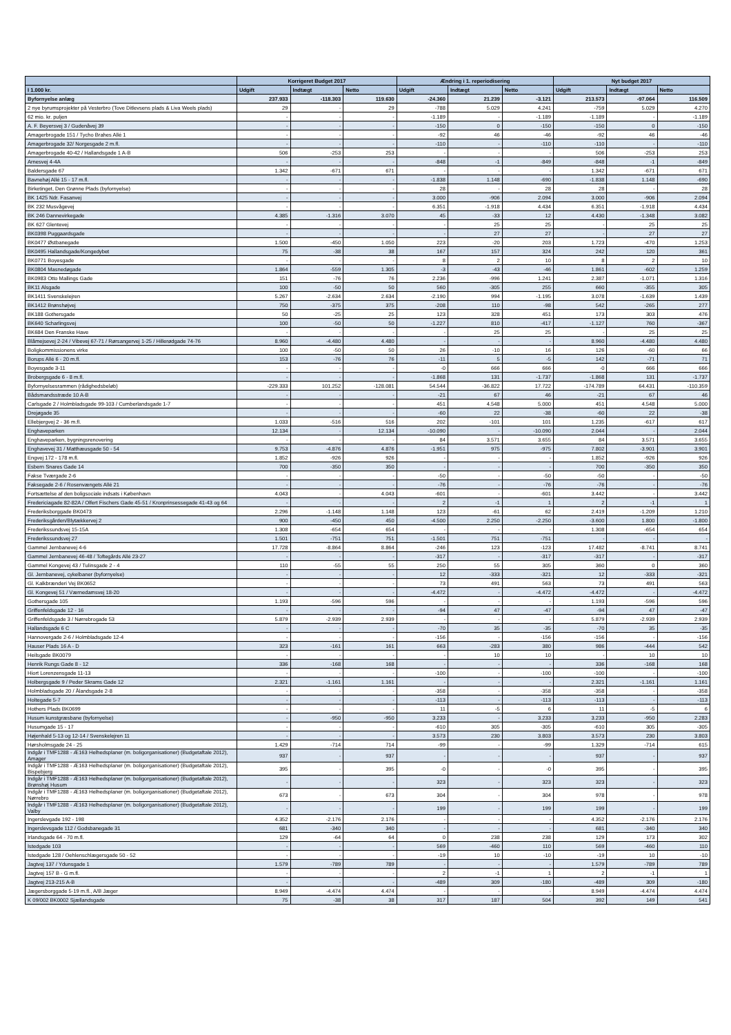| | Korrigeret Budget 2017 | | | Ændring i 1. reperiodisering | | | Nyt budget 2017 | | |
| --- | --- | --- | --- | --- | --- | --- | --- | --- | --- |
| I 1.000 kr. | Udgift | Indtægt | Netto | Udgift | Indtægt | Netto | Udgift | Indtægt | Netto |
| Byfornyelse anlæg | 237.933 | -118.303 | 119.630 | -24.360 | 21.239 | -3.121 | 213.573 | -97.064 | 116.509 |
| 2 nye byrumsprojekter på Vesterbro (Tove Ditlevsens plads & Liva Weels plads) | 29 | - | 29 | -788 | 5.029 | 4.241 | -759 | 5.029 | 4.270 |
| 62 mio. kr. puljen | - | - | - | -1.189 | - | -1.189 | -1.189 | - | -1.189 |
| A. F. Beyersvej 3 / Gudenåvej 39 | - | - | - | -150 | 0 | -150 | -150 | 0 | -150 |
| Amagerbrogade 151 / Tycho Brahes Allé 1 | - | - | - | -92 | 46 | -46 | -92 | 46 | -46 |
| Amagerbrogade 32/ Norgesgade 2 m.fl. | - | - | - | -110 | - | -110 | -110 | - | -110 |
| Amagerbrogade 40-42 / Hallandsgade 1 A-B | 506 | -253 | 253 | - | - | - | 506 | -253 | 253 |
| Arnesvej 4-4A | - | - | - | -848 | -1 | -849 | -848 | -1 | -849 |
| Baldersgade 67 | 1.342 | -671 | 671 | - | - | - | 1.342 | -671 | 671 |
| Bavnehøj Allé 15 - 17 m.fl. | - | - | - | -1.838 | 1.148 | -690 | -1.838 | 1.148 | -690 |
| Birketinget, Den Grønne Plads (byfornyelse) | - | - | - | 28 | - | 28 | 28 | - | 28 |
| BK 1425 Ndr. Fasanvej | - | - | - | 3.000 | -906 | 2.094 | 3.000 | -906 | 2.094 |
| BK 232 Musvågevej | - | - | - | 6.351 | -1.918 | 4.434 | 6.351 | -1.918 | 4.434 |
| BK 246 Dannevirkegade | 4.385 | -1.316 | 3.070 | 45 | -33 | 12 | 4.430 | -1.348 | 3.082 |
| BK 627 Glentevej | - | - | - | - | 25 | 25 | - | 25 | 25 |
| BK0398 Puggaardsgade | - | - | - | - | 27 | 27 | - | 27 | 27 |
| BK0477 Østbanegade | 1.500 | -450 | 1.050 | 223 | -20 | 203 | 1.723 | -470 | 1.253 |
| BK0495 Hallandsgade/Kongedybet | 75 | -38 | 38 | 167 | 157 | 324 | 242 | 120 | 361 |
| BK0771 Boyesgade | - | - | - | 8 | 2 | 10 | 8 | 2 | 10 |
| BK0804 Masnedøgade | 1.864 | -559 | 1.305 | -3 | -43 | -46 | 1.861 | -602 | 1.259 |
| BK0983 Otto Mallings Gade | 151 | -76 | 76 | 2.236 | -996 | 1.241 | 2.387 | -1.071 | 1.316 |
| BK11 Alsgade | 100 | -50 | 50 | 560 | -305 | 255 | 660 | -355 | 305 |
| BK1411 Svenskelejren | 5.267 | -2.634 | 2.634 | -2.190 | 994 | -1.195 | 3.078 | -1.639 | 1.439 |
| BK1412 Brønshøjvej | 750 | -375 | 375 | -208 | 110 | -98 | 542 | -265 | 277 |
| BK188 Gothersgade | 50 | -25 | 25 | 123 | 328 | 451 | 173 | 303 | 476 |
| BK640 Scharlingsvej | 100 | -50 | 50 | -1.227 | 810 | -417 | -1.127 | 760 | -367 |
| BK684 Den Franske Have | - | - | - | - | 25 | 25 | - | 25 | 25 |
| Blåmejsevej 2-24 / Vibevej 67-71 / Rørsangervej 1-25 / Hillerødgade 74-76 | 8.960 | -4.480 | 4.480 | - | - | - | 8.960 | -4.480 | 4.480 |
| Boligkommissionens virke | 100 | -50 | 50 | 26 | -10 | 16 | 126 | -60 | 66 |
| Borups Allé 6 - 20 m.fl. | 153 | -76 | 76 | -11 | 5 | -5 | 142 | -71 | 71 |
| Boyesgade 3-11 | - | - | - | -0 | 666 | 666 | -0 | 666 | 666 |
| Brobergsgade 6 - 8 m.fl. | - | - | - | -1.868 | 131 | -1.737 | -1.868 | 131 | -1.737 |
| Byfornyelsesrammen (rådighedsbeløb) | -229.333 | 101.252 | -128.081 | 54.544 | -36.822 | 17.722 | -174.789 | 64.431 | -110.359 |
| Bådsmandsstræde 10 A-B | - | - | - | -21 | 67 | 46 | -21 | 67 | 46 |
| Carlsgade 2 / Holmbladsgade 99-103 / Cumberlandsgade 1-7 | - | - | - | 451 | 4.548 | 5.000 | 451 | 4.548 | 5.000 |
| Drejøgade 35 | - | - | - | -60 | 22 | -38 | -60 | 22 | -38 |
| Ellebjergvej 2 - 36 m.fl. | 1.033 | -516 | 516 | 202 | -101 | 101 | 1.235 | -617 | 617 |
| Enghaveparken | 12.134 | - | 12.134 | -10.090 | - | -10.090 | 2.044 | - | 2.044 |
| Enghaveparken, bygningsrenovering | - | - | - | 84 | 3.571 | 3.655 | 84 | 3.571 | 3.655 |
| Enghavevej 31 / Matthæusgade 50 - 54 | 9.753 | -4.876 | 4.876 | -1.951 | 975 | -975 | 7.802 | -3.901 | 3.901 |
| Engvej 172 - 178 m.fl. | 1.852 | -926 | 926 | - | - | - | 1.852 | -926 | 926 |
| Esbern Snares Gade 14 | 700 | -350 | 350 | - | - | - | 700 | -350 | 350 |
| Fakse Tværgade 2-6 | - | - | - | -50 | - | -50 | -50 | - | -50 |
| Faksegade 2-6 / Rosenvængets Allé 21 | - | - | - | -76 | - | -76 | -76 | - | -76 |
| Fortsættelse af den boligsociale indsats i København | 4.043 | - | 4.043 | -601 | - | -601 | 3.442 | - | 3.442 |
| Fredericiagade 82-82A / Olfert Fischers Gade 45-51 / Kronprinsessegade 41-43 og 64 | - | - | - | 2 | -1 | 1 | 2 | -1 | 1 |
| Frederiksborggade BK0473 | 2.296 | -1.148 | 1.148 | 123 | -61 | 62 | 2.419 | -1.209 | 1.210 |
| Frederiksgården/Blytækkervej 2 | 900 | -450 | 450 | -4.500 | 2.250 | -2.250 | -3.600 | 1.800 | -1.800 |
| Frederikssundsvej 15-15A | 1.308 | -654 | 654 | - | - | - | 1.308 | -654 | 654 |
| Frederikssundsvej 27 | 1.501 | -751 | 751 | -1.501 | 751 | -751 | - | - | - |
| Gammel Jernbanevej 4-6 | 17.728 | -8.864 | 8.864 | -246 | 123 | -123 | 17.482 | -8.741 | 8.741 |
| Gammel Jernbanevej 46-48 / Toftegårds Allé 23-27 | - | - | - | -317 | - | -317 | -317 | - | -317 |
| Gammel Kongevej 43 / Tulinsgade 2 - 4 | 110 | -55 | 55 | 250 | 55 | 305 | 360 | 0 | 360 |
| Gl. Jernbanevej, cykelbaner (byfornyelse) | - | - | - | 12 | -333 | -321 | 12 | -333 | -321 |
| Gl. Kalkbrænderi Vej BK0652 | - | - | - | 73 | 491 | 563 | 73 | 491 | 563 |
| Gl. Kongevej 51 / Værnedamsvej 18-20 | - | - | - | -4.472 | - | -4.472 | -4.472 | - | -4.472 |
| Gothersgade 105 | 1.193 | -596 | 596 | - | - | - | 1.193 | -596 | 596 |
| Griffenfeldsgade 12 - 16 | - | - | - | -94 | 47 | -47 | -94 | 47 | -47 |
| Griffenfeldsgade 3 / Nørrebrogade 53 | 5.879 | -2.939 | 2.939 | - | - | - | 5.879 | -2.939 | 2.939 |
| Hallandsgade 6 C | - | - | - | -70 | 35 | -35 | -70 | 35 | -35 |
| Hannovergade 2-6 / Holmbladsgade 12-4 | - | - | - | -156 | - | -156 | -156 | - | -156 |
| Hauser Plads 16 A - D | 323 | -161 | 161 | 663 | -283 | 380 | 986 | -444 | 542 |
| Heilsgade BK0079 | - | - | - | - | 10 | 10 | - | 10 | 10 |
| Henrik Rungs Gade 8 - 12 | 336 | -168 | 168 | - | - | - | 336 | -168 | 168 |
| Hiort Lorenzensgade 11-13 | - | - | - | -100 | - | -100 | -100 | - | -100 |
| Holbergsgade 9 / Peder Skrams Gade 12 | 2.321 | -1.161 | 1.161 | - | - | - | 2.321 | -1.161 | 1.161 |
| Holmbladsgade 20 / Ålandsgade 2-8 | - | - | - | -358 | - | -358 | -358 | - | -358 |
| Holtegade 5-7 | - | - | - | -113 | - | -113 | -113 | - | -113 |
| Hothers Plads BK0699 | - | - | - | 11 | -5 | 6 | 11 | -5 | 6 |
| Husum kunstgræsbane (byfornyelse) | - | -950 | -950 | 3.233 | - | 3.233 | 3.233 | -950 | 2.283 |
| Husumgade 15 - 17 | - | - | - | -610 | 305 | -305 | -610 | 305 | -305 |
| Højenhald 5-13 og 12-14 / Svenskelejren 11 | - | - | - | 3.573 | 230 | 3.803 | 3.573 | 230 | 3.803 |
| Hørsholmsgade 24 - 25 | 1.429 | -714 | 714 | -99 | - | -99 | 1.329 | -714 | 615 |
| Indgår i TMF1288 - Æ163 Helhedsplaner (m. boligorganisationer) (Budgetaftale 2012), Amager | 937 | - | 937 | - | - | - | 937 | - | 937 |
| Indgår i TMF1288 - Æ163 Helhedsplaner (m. boligorganisationer) (Budgetaftale 2012), Bispebjerg | 395 | - | 395 | -0 | - | -0 | 395 | - | 395 |
| Indgår i TMF1288 - Æ163 Helhedsplaner (m. boligorganisationer) (Budgetaftale 2012), Brønshøj Husum | - | - | - | 323 | - | 323 | 323 | - | 323 |
| Indgår i TMF1288 - Æ163 Helhedsplaner (m. boligorganisationer) (Budgetaftale 2012), Nørrebro | 673 | - | 673 | 304 | - | 304 | 978 | - | 978 |
| Indgår i TMF1288 - Æ163 Helhedsplaner (m. boligorganisationer) (Budgetaftale 2012), Valby | - | - | - | 199 | - | 199 | 199 | - | 199 |
| Ingerslevgade 192 - 198 | 4.352 | -2.176 | 2.176 | - | - | - | 4.352 | -2.176 | 2.176 |
| Ingerslevsgade 112 / Godsbanegade 31 | 681 | -340 | 340 | - | - | - | 681 | -340 | 340 |
| Irlandsgade 64 - 70 m.fl. | 129 | -64 | 64 | 0 | 238 | 238 | 129 | 173 | 302 |
| Istedgade 103 | - | - | - | 569 | -460 | 110 | 569 | -460 | 110 |
| Istedgade 128 / Oehlenschlægersgade 50 - 52 | - | - | - | -19 | 10 | -10 | -19 | 10 | -10 |
| Jagtvej 137 / Ydunsgade 1 | 1.579 | -789 | 789 | - | - | - | 1.579 | -789 | 789 |
| Jagtvej 157 B - G m.fl. | - | - | - | 2 | -1 | 1 | 2 | -1 | 1 |
| Jagtvej 213-215 A-B | - | - | - | -489 | 309 | -180 | -489 | 309 | -180 |
| Jægersborggade 5-19 m.fl., A/B Jæger | 8.949 | -4.474 | 4.474 | - | - | - | 8.949 | -4.474 | 4.474 |
| K 09/002 BK0002 Sjællandsgade | 75 | -38 | 38 | 317 | 187 | 504 | 392 | 149 | 541 |